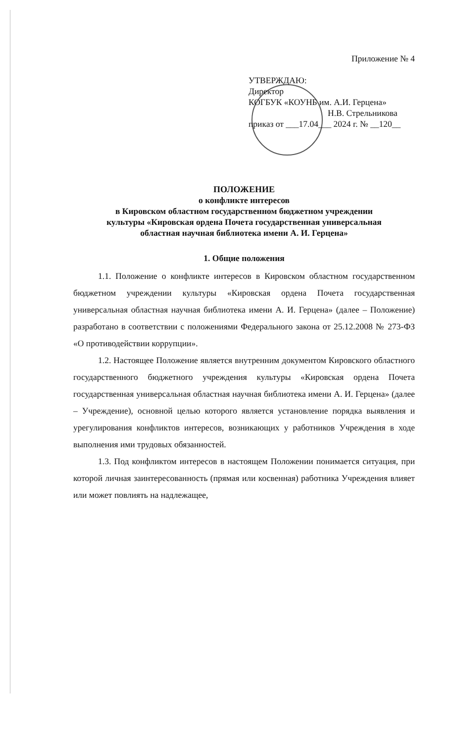Приложение № 4
УТВЕРЖДАЮ:
Директор
КОГБУК «КОУНБ им. А.И. Герцена»
Н.В. Стрельникова
приказ от ___17.04___ 2024 г. № __120__
ПОЛОЖЕНИЕ
о конфликте интересов
в Кировском областном государственном бюджетном учреждении
культуры «Кировская ордена Почета государственная универсальная
областная научная библиотека имени А. И. Герцена»
1. Общие положения
1.1. Положение о конфликте интересов в Кировском областном государственном бюджетном учреждении культуры «Кировская ордена Почета государственная универсальная областная научная библиотека имени А. И. Герцена» (далее – Положение) разработано в соответствии с положениями Федерального закона от 25.12.2008 № 273-ФЗ «О противодействии коррупции».
1.2. Настоящее Положение является внутренним документом Кировского областного государственного бюджетного учреждения культуры «Кировская ордена Почета государственная универсальная областная научная библиотека имени А. И. Герцена» (далее – Учреждение), основной целью которого является установление порядка выявления и урегулирования конфликтов интересов, возникающих у работников Учреждения в ходе выполнения ими трудовых обязанностей.
1.3. Под конфликтом интересов в настоящем Положении понимается ситуация, при которой личная заинтересованность (прямая или косвенная) работника Учреждения влияет или может повлиять на надлежащее,